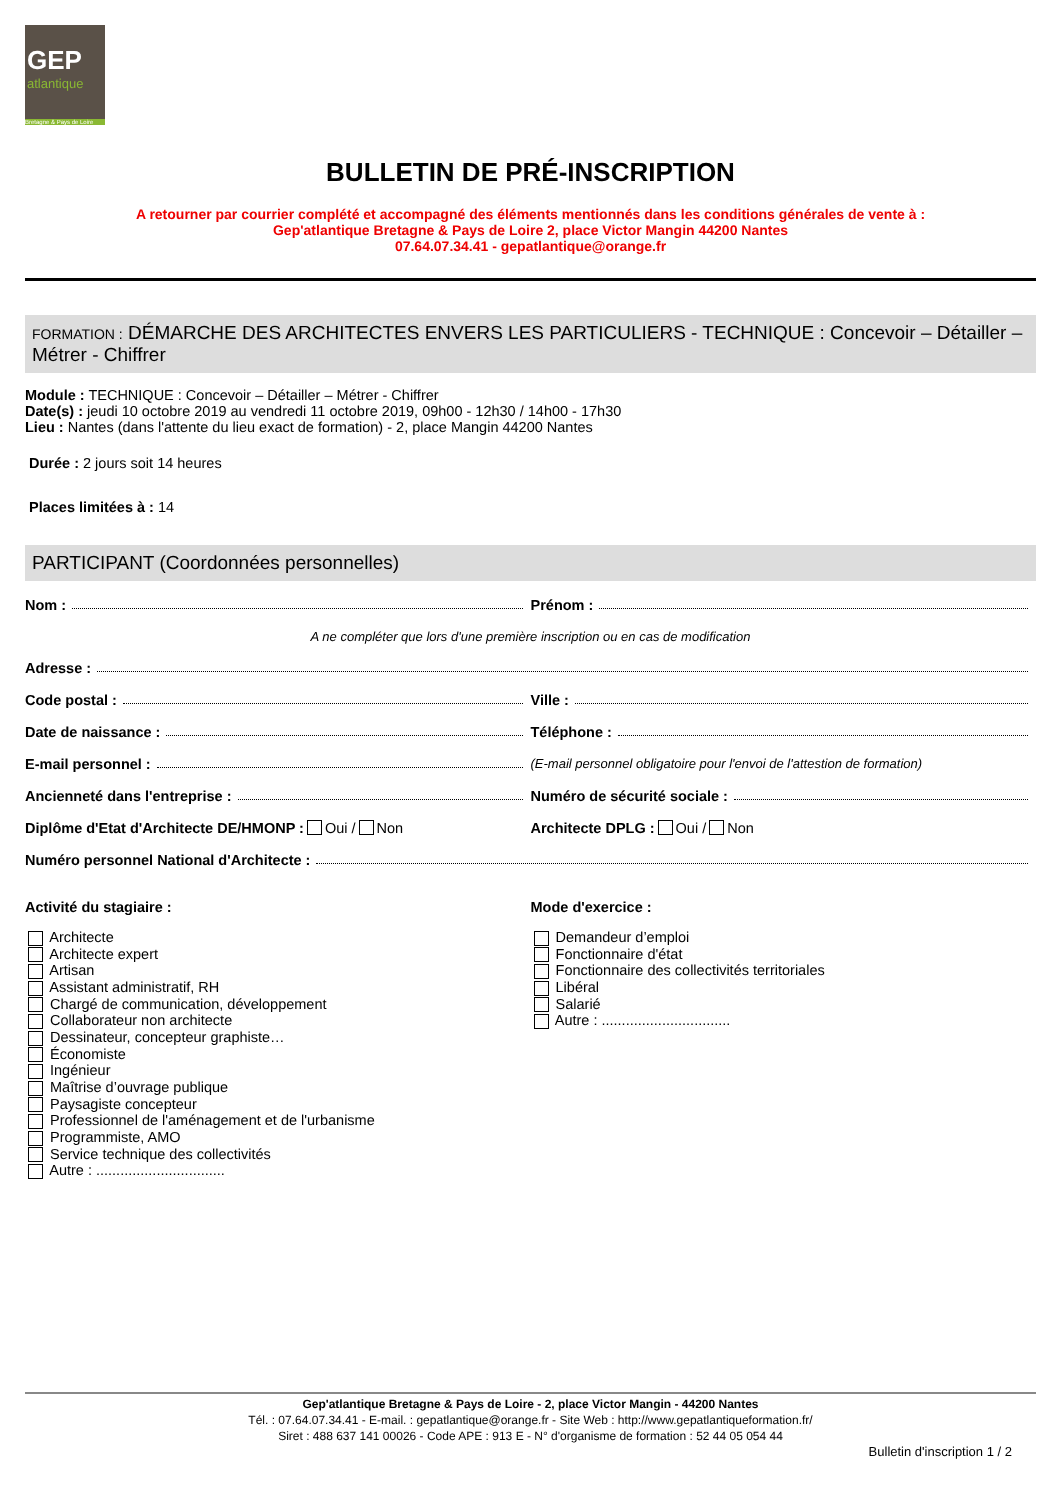GEP
atlantique
Bretagne & Pays de Loire
BULLETIN DE PRÉ-INSCRIPTION
A retourner par courrier complété et accompagné des éléments mentionnés dans les conditions générales de vente à :
Gep'atlantique Bretagne & Pays de Loire 2, place Victor Mangin 44200 Nantes
07.64.07.34.41 - gepatlantique@orange.fr
FORMATION : DÉMARCHE DES ARCHITECTES ENVERS LES PARTICULIERS - TECHNIQUE : Concevoir – Détailler – Métrer - Chiffrer
Module : TECHNIQUE : Concevoir – Détailler – Métrer - Chiffrer
Date(s) : jeudi 10 octobre 2019 au vendredi 11 octobre 2019, 09h00 - 12h30 / 14h00 - 17h30
Lieu : Nantes (dans l'attente du lieu exact de formation) - 2, place Mangin 44200 Nantes
Durée : 2 jours soit 14 heures
Places limitées à : 14
PARTICIPANT (Coordonnées personnelles)
Nom : Prénom :
A ne compléter que lors d'une première inscription ou en cas de modification
Adresse :
Code postal : Ville :
Date de naissance : Téléphone :
E-mail personnel : (E-mail personnel obligatoire pour l'envoi de l'attestion de formation)
Ancienneté dans l'entreprise : Numéro de sécurité sociale :
Diplôme d'Etat d'Architecte DE/HMONP : Oui / Non Architecte DPLG : Oui / Non
Numéro personnel National d'Architecte :
Activité du stagiaire :
Architecte
Architecte expert
Artisan
Assistant administratif, RH
Chargé de communication, développement
Collaborateur non architecte
Dessinateur, concepteur graphiste…
Économiste
Ingénieur
Maîtrise d’ouvrage publique
Paysagiste concepteur
Professionnel de l'aménagement et de l'urbanisme
Programmiste, AMO
Service technique des collectivités
Autre : ................................
Mode d'exercice :
Demandeur d’emploi
Fonctionnaire d'état
Fonctionnaire des collectivités territoriales
Libéral
Salarié
Autre : ................................
Gep'atlantique Bretagne & Pays de Loire - 2, place Victor Mangin - 44200 Nantes
Tél. : 07.64.07.34.41 - E-mail. : gepatlantique@orange.fr - Site Web : http://www.gepatlantiqueformation.fr/
Siret : 488 637 141 00026 - Code APE : 913 E - N° d'organisme de formation : 52 44 05 054 44
Bulletin d'inscription 1 / 2